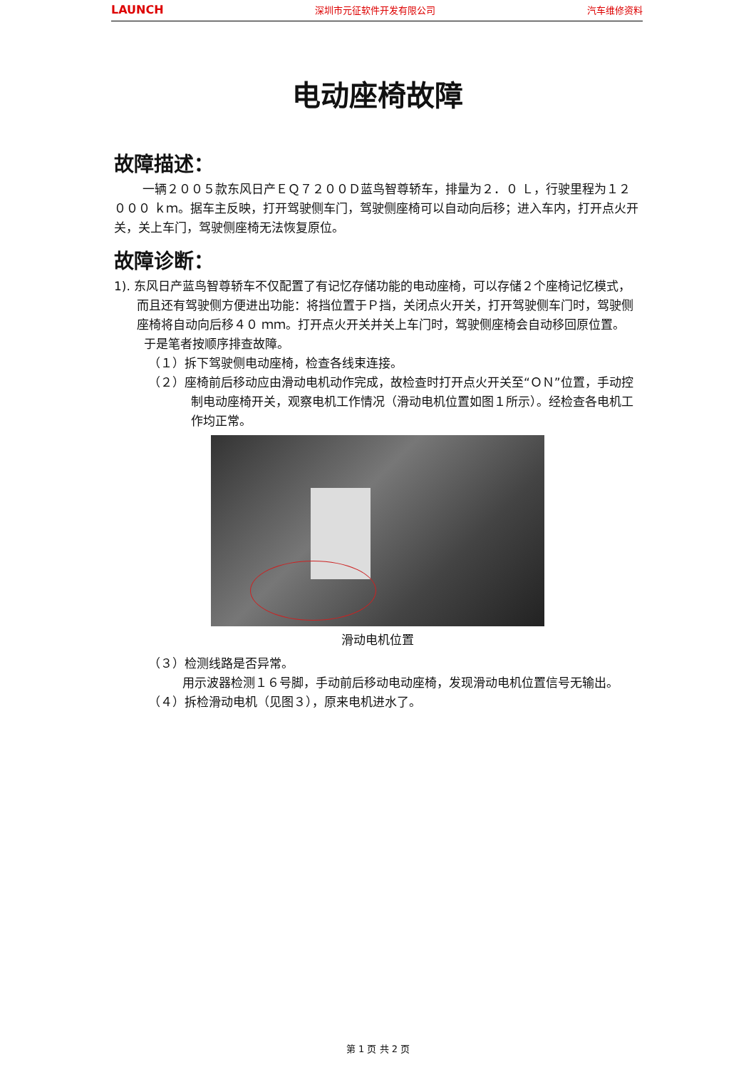LAUNCH 深圳市元征软件开发有限公司 汽车维修资料
电动座椅故障
故障描述：
一辆２００５款东风日产ＥＱ７２００Ｄ蓝鸟智尊轿车，排量为２．０ Ｌ，行驶里程为１２ ０００ ｋｍ。据车主反映，打开驾驶侧车门，驾驶侧座椅可以自动向后移；进入车内，打开点火开关，关上车门，驾驶侧座椅无法恢复原位。
故障诊断：
1). 东风日产蓝鸟智尊轿车不仅配置了有记忆存储功能的电动座椅，可以存储２个座椅记忆模式，而且还有驾驶侧方便进出功能：将挡位置于Ｐ挡，关闭点火开关，打开驾驶侧车门时，驾驶侧座椅将自动向后移４０ ｍｍ。打开点火开关并关上车门时，驾驶侧座椅会自动移回原位置。
于是笔者按顺序排查故障。
（１）拆下驾驶侧电动座椅，检查各线束连接。
（２）座椅前后移动应由滑动电机动作完成，故检查时打开点火开关至“ＯＮ”位置，手动控制电动座椅开关，观察电机工作情况（滑动电机位置如图１所示）。经检查各电机工作均正常。
滑动电机位置
（３）检测线路是否异常。
用示波器检测１６号脚，手动前后移动电动座椅，发现滑动电机位置信号无输出。
（４）拆检滑动电机（见图３），原来电机进水了。
第 1 页 共 2 页